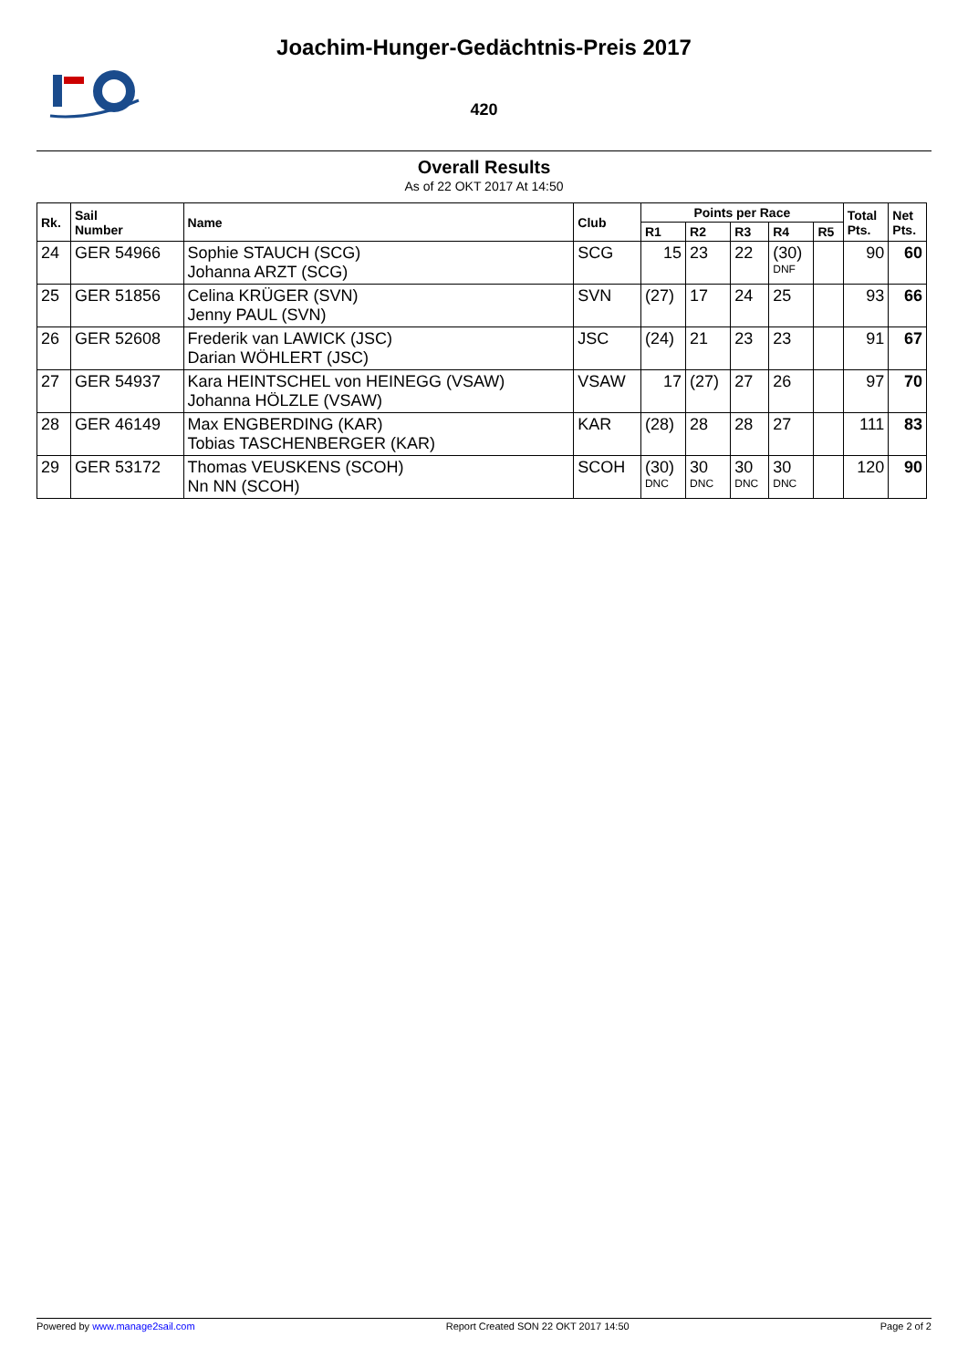Joachim-Hunger-Gedächtnis-Preis 2017
420
Overall Results
As of 22 OKT 2017 At 14:50
| Rk. | Sail Number | Name | Club | Points per Race | | | | | Total Pts. | Net Pts. |
| --- | --- | --- | --- | --- | --- | --- | --- | --- | --- | --- |
| | | | | R1 | R2 | R3 | R4 | R5 | | |
| 24 | GER 54966 | Sophie STAUCH (SCG) Johanna ARZT (SCG) | SCG | 15 | 23 | 22 | (30) DNF | | 90 | 60 |
| 25 | GER 51856 | Celina KRÜGER (SVN) Jenny PAUL (SVN) | SVN | (27) | 17 | 24 | 25 | | 93 | 66 |
| 26 | GER 52608 | Frederik van LAWICK (JSC) Darian WÖHLERT (JSC) | JSC | (24) | 21 | 23 | 23 | | 91 | 67 |
| 27 | GER 54937 | Kara HEINTSCHEL von HEINEGG (VSAW) Johanna HÖLZLE (VSAW) | VSAW | 17 | (27) | 27 | 26 | | 97 | 70 |
| 28 | GER 46149 | Max ENGBERDING (KAR) Tobias TASCHENBERGER (KAR) | KAR | (28) | 28 | 28 | 27 | | 111 | 83 |
| 29 | GER 53172 | Thomas VEUSKENS (SCOH) Nn NN (SCOH) | SCOH | (30) DNC | 30 DNC | 30 DNC | 30 DNC | | 120 | 90 |
Powered by www.manage2sail.com Report Created SON 22 OKT 2017 14:50 Page 2 of 2